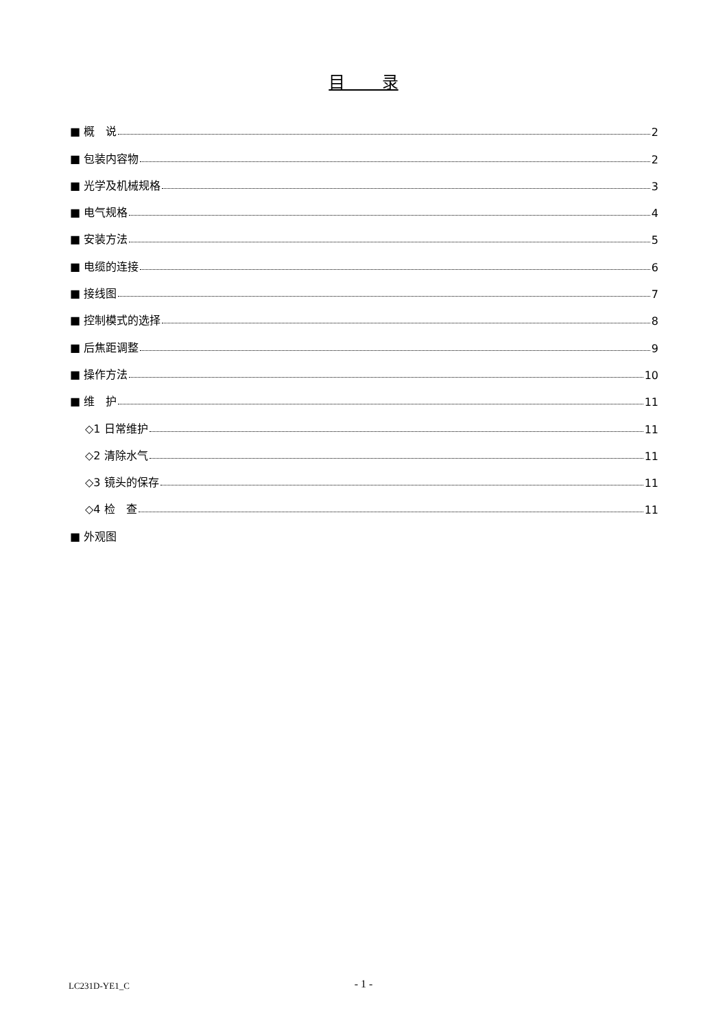目 录
■ 概　说 2
■ 包装内容物 2
■ 光学及机械规格 3
■ 电气规格 4
■ 安装方法 5
■ 电缆的连接 6
■ 接线图 7
■ 控制模式的选择 8
■ 后焦距调整 9
■ 操作方法 10
■ 维　护 11
◇1 日常维护 11
◇2 清除水气 11
◇3 镜头的保存 11
◇4 检　查 11
■ 外观图
LC231D-YE1_C - 1 -